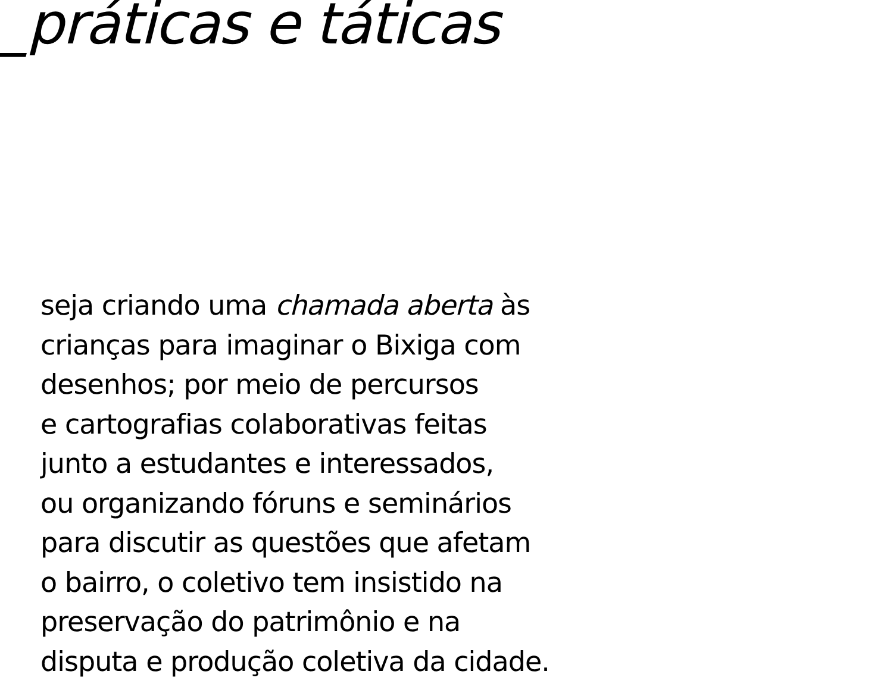_práticas e táticas
seja criando uma chamada aberta às
crianças para imaginar o Bixiga com
desenhos; por meio de percursos
e cartografias colaborativas feitas
junto a estudantes e interessados,
ou organizando fóruns e seminários
para discutir as questões que afetam
o bairro, o coletivo tem insistido na
preservação do patrimônio e na
disputa e produção coletiva da cidade.